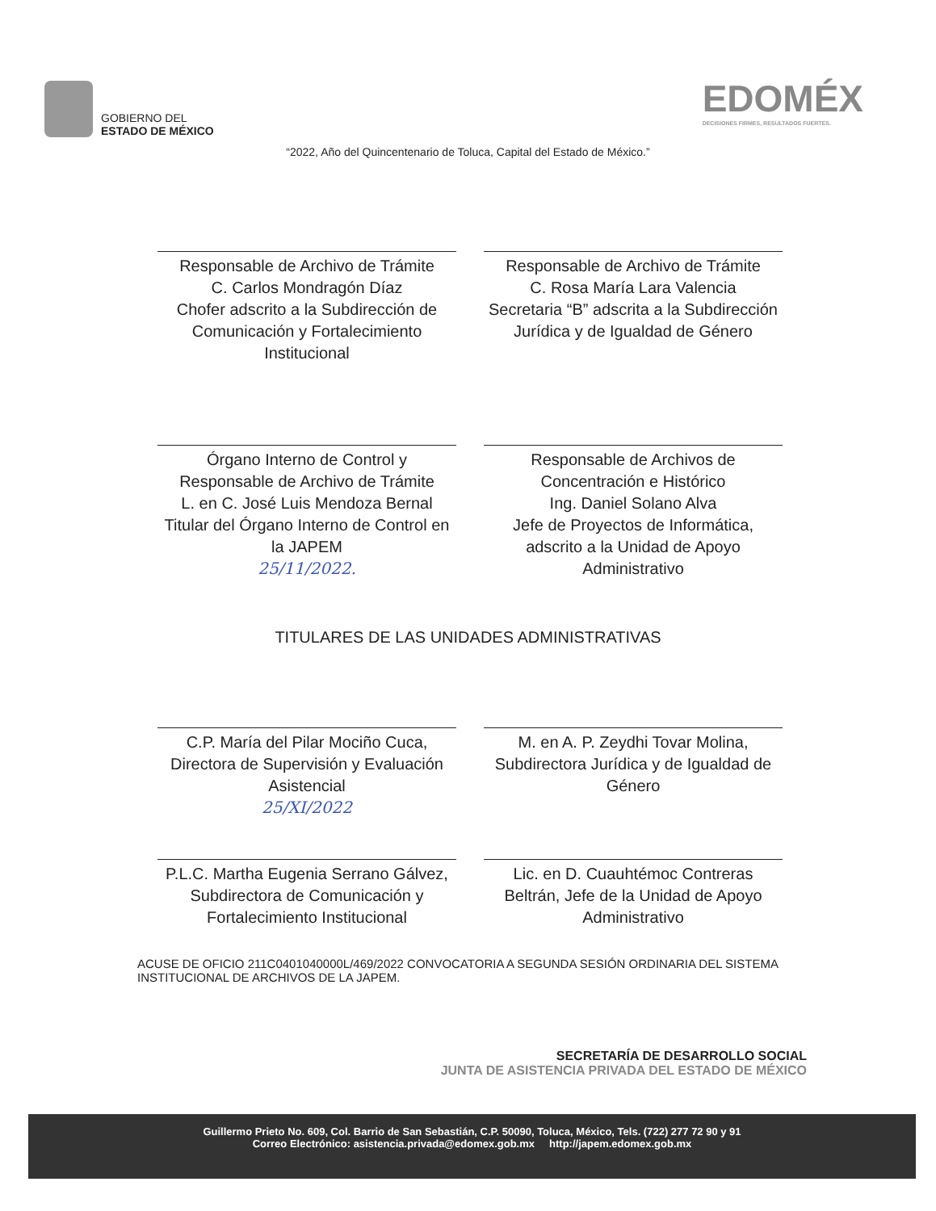GOBIERNO DEL
ESTADO DE MÉXICO
EDOMÉX
DECISIONES FIRMES, RESULTADOS FUERTES.
“2022, Año del Quincentenario de Toluca, Capital del Estado de México.”
Responsable de Archivo de Trámite
C. Carlos Mondragón Díaz
Chofer adscrito a la Subdirección de Comunicación y Fortalecimiento Institucional
Responsable de Archivo de Trámite
C. Rosa María Lara Valencia
Secretaria “B” adscrita a la Subdirección Jurídica y de Igualdad de Género
Órgano Interno de Control y Responsable de Archivo de Trámite
L. en C. José Luis Mendoza Bernal
Titular del Órgano Interno de Control en la JAPEM
25/11/2022.
Responsable de Archivos de Concentración e Histórico
Ing. Daniel Solano Alva
Jefe de Proyectos de Informática, adscrito a la Unidad de Apoyo Administrativo
TITULARES DE LAS UNIDADES ADMINISTRATIVAS
C.P. María del Pilar Mociño Cuca, Directora de Supervisión y Evaluación Asistencial
25/XI/2022
M. en A. P. Zeydhi Tovar Molina, Subdirectora Jurídica y de Igualdad de Género
P.L.C. Martha Eugenia Serrano Gálvez, Subdirectora de Comunicación y Fortalecimiento Institucional
Lic. en D. Cuauhtémoc Contreras Beltrán, Jefe de la Unidad de Apoyo Administrativo
ACUSE DE OFICIO 211C0401040000L/469/2022 CONVOCATORIA A SEGUNDA SESIÓN ORDINARIA DEL SISTEMA INSTITUCIONAL DE ARCHIVOS DE LA JAPEM.
SECRETARÍA DE DESARROLLO SOCIAL
JUNTA DE ASISTENCIA PRIVADA DEL ESTADO DE MÉXICO
Guillermo Prieto No. 609, Col. Barrio de San Sebastián, C.P. 50090, Toluca, México, Tels. (722) 277 72 90 y 91
Correo Electrónico: asistencia.privada@edomex.gob.mx http://japem.edomex.gob.mx